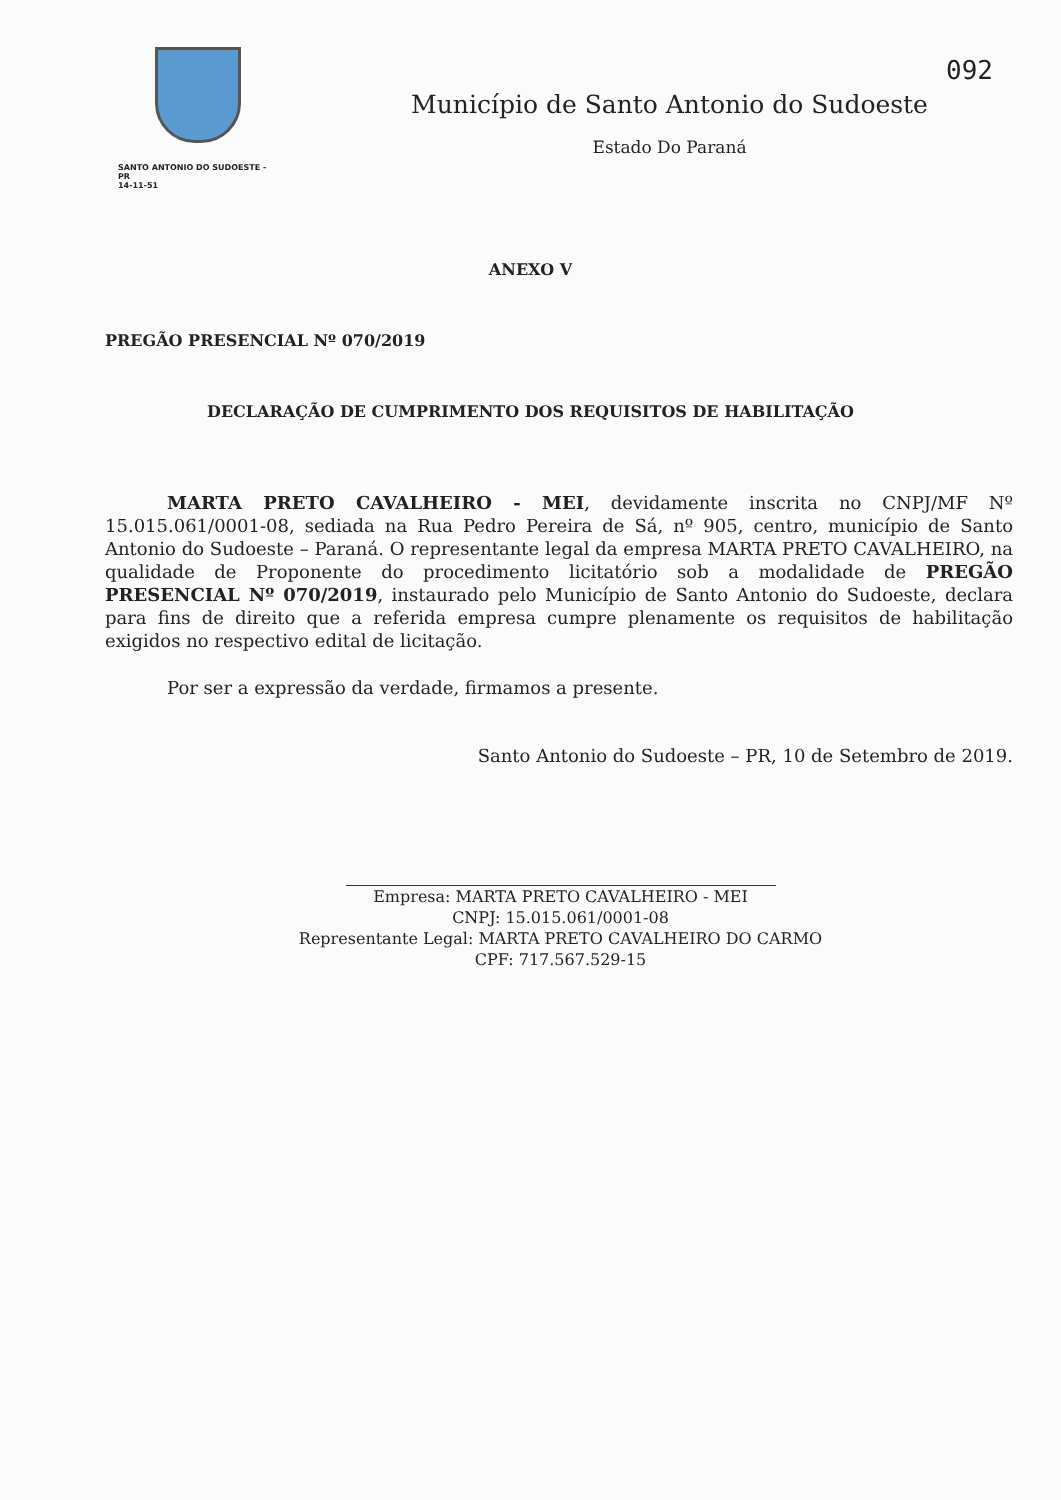092
SANTO ANTONIO DO SUDOESTE - PR
14-11-51
Município de Santo Antonio do Sudoeste
Estado Do Paraná
ANEXO V
PREGÃO PRESENCIAL Nº 070/2019
DECLARAÇÃO DE CUMPRIMENTO DOS REQUISITOS DE HABILITAÇÃO
MARTA PRETO CAVALHEIRO - MEI, devidamente inscrita no CNPJ/MF Nº 15.015.061/0001-08, sediada na Rua Pedro Pereira de Sá, nº 905, centro, município de Santo Antonio do Sudoeste – Paraná. O representante legal da empresa MARTA PRETO CAVALHEIRO, na qualidade de Proponente do procedimento licitatório sob a modalidade de PREGÃO PRESENCIAL Nº 070/2019, instaurado pelo Município de Santo Antonio do Sudoeste, declara para fins de direito que a referida empresa cumpre plenamente os requisitos de habilitação exigidos no respectivo edital de licitação.
Por ser a expressão da verdade, firmamos a presente.
Santo Antonio do Sudoeste – PR, 10 de Setembro de 2019.
Empresa: MARTA PRETO CAVALHEIRO - MEI
CNPJ: 15.015.061/0001-08
Representante Legal: MARTA PRETO CAVALHEIRO DO CARMO
CPF: 717.567.529-15